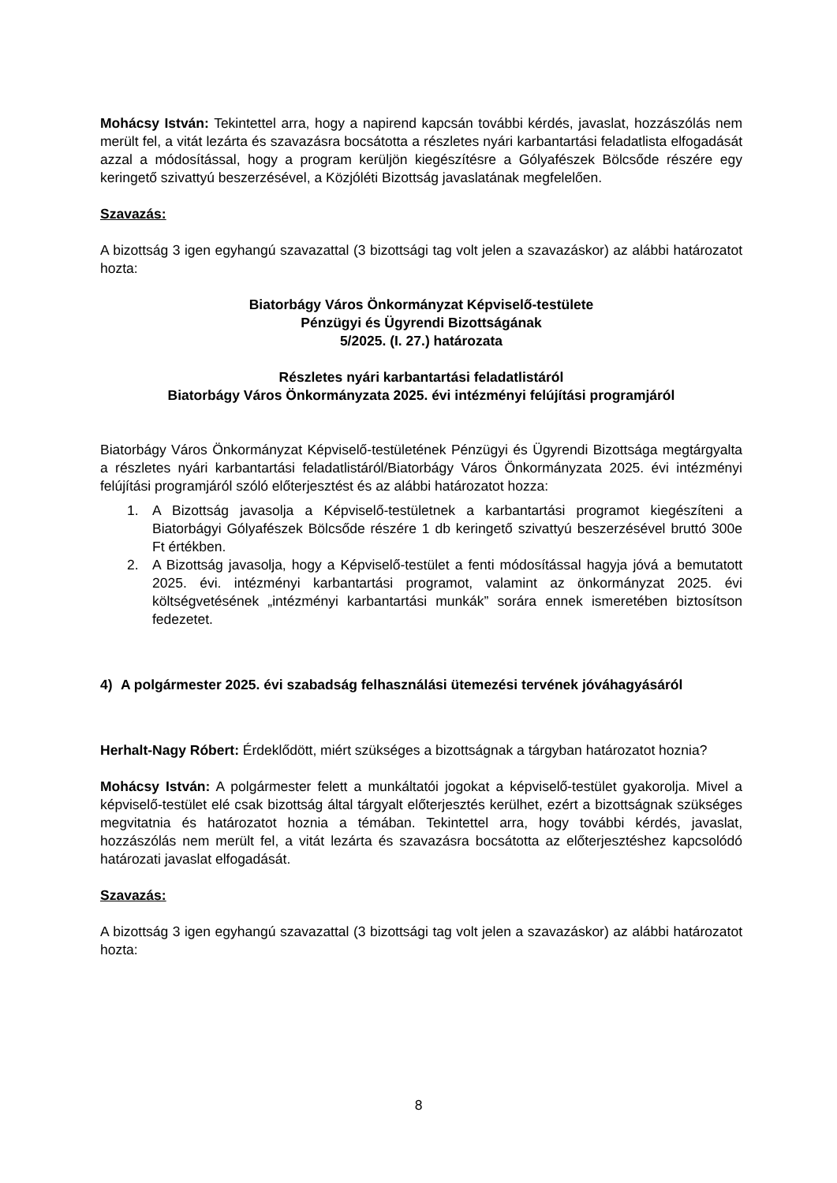Mohácsy István: Tekintettel arra, hogy a napirend kapcsán további kérdés, javaslat, hozzászólás nem merült fel, a vitát lezárta és szavazásra bocsátotta a részletes nyári karbantartási feladatlista elfogadását azzal a módosítással, hogy a program kerüljön kiegészítésre a Gólyafészek Bölcsőde részére egy keringető szivattyú beszerzésével, a Közjóléti Bizottság javaslatának megfelelően.
Szavazás:
A bizottság 3 igen egyhangú szavazattal (3 bizottsági tag volt jelen a szavazáskor) az alábbi határozatot hozta:
Biatorbágy Város Önkormányzat Képviselő-testülete
Pénzügyi és Ügyrendi Bizottságának
5/2025. (I. 27.) határozata
Részletes nyári karbantartási feladatlistáról
Biatorbágy Város Önkormányzata 2025. évi intézményi felújítási programjáról
Biatorbágy Város Önkormányzat Képviselő-testületének Pénzügyi és Ügyrendi Bizottsága megtárgyalta a részletes nyári karbantartási feladatlistáról/Biatorbágy Város Önkormányzata 2025. évi intézményi felújítási programjáról szóló előterjesztést és az alábbi határozatot hozza:
1. A Bizottság javasolja a Képviselő-testületnek a karbantartási programot kiegészíteni a Biatorbágyi Gólyafészek Bölcsőde részére 1 db keringető szivattyú beszerzésével bruttó 300e Ft értékben.
2. A Bizottság javasolja, hogy a Képviselő-testület a fenti módosítással hagyja jóvá a bemutatott 2025. évi. intézményi karbantartási programot, valamint az önkormányzat 2025. évi költségvetésének „intézményi karbantartási munkák” sorára ennek ismeretében biztosítson fedezetet.
4) A polgármester 2025. évi szabadság felhasználási ütemezési tervének jóváhagyásáról
Herhalt-Nagy Róbert: Érdeklődött, miért szükséges a bizottságnak a tárgyban határozatot hoznia?
Mohácsy István: A polgármester felett a munkáltatói jogokat a képviselő-testület gyakorolja. Mivel a képviselő-testület elé csak bizottság által tárgyalt előterjesztés kerülhet, ezért a bizottságnak szükséges megvitatnia és határozatot hoznia a témában. Tekintettel arra, hogy további kérdés, javaslat, hozzászólás nem merült fel, a vitát lezárta és szavazásra bocsátotta az előterjesztéshez kapcsolódó határozati javaslat elfogadását.
Szavazás:
A bizottság 3 igen egyhangú szavazattal (3 bizottsági tag volt jelen a szavazáskor) az alábbi határozatot hozta:
8